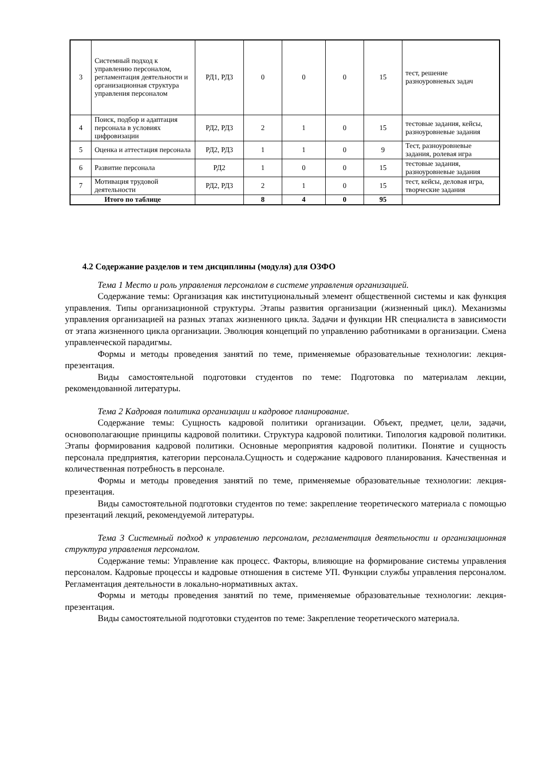| 3 | Системный подход к управлению персоналом, регламентация деятельности и организационная структура управления персоналом | РД1, РД3 | 0 | 0 | 0 | 15 | тест, решение разноуровневых задач |
| 4 | Поиск, подбор и адаптация персонала в условиях цифровизации | РД2, РД3 | 2 | 1 | 0 | 15 | тестовые задания, кейсы, разноуровневые задания |
| 5 | Оценка и аттестация персонала | РД2, РД3 | 1 | 1 | 0 | 9 | Тест, разноуровневые задания, ролевая игра |
| 6 | Развитие персонала | РД2 | 1 | 0 | 0 | 15 | тестовые задания, разноуровневые задания |
| 7 | Мотивация трудовой деятельности | РД2, РД3 | 2 | 1 | 0 | 15 | тест, кейсы, деловая игра, творческие задания |
| Итого по таблице | | | 8 | 4 | 0 | 95 | |
4.2 Содержание разделов и тем дисциплины (модуля) для ОЗФО
Тема 1 Место и роль управления персоналом в системе управления организацией.
Содержание темы: Организация как институциональный элемент общественной системы и как функция управления. Типы организационной структуры. Этапы развития организации (жизненный цикл). Механизмы управления организацией на разных этапах жизненного цикла. Задачи и функции HR специалиста в зависимости от этапа жизненного цикла организации. Эволюция концепций по управлению работниками в организации. Смена управленческой парадигмы.
Формы и методы проведения занятий по теме, применяемые образовательные технологии: лекция-презентация.
Виды самостоятельной подготовки студентов по теме: Подготовка по материалам лекции, рекомендованной литературы.
Тема 2 Кадровая политика организации и кадровое планирование.
Содержание темы: Сущность кадровой политики организации. Объект, предмет, цели, задачи, основополагающие принципы кадровой политики. Структура кадровой политики. Типология кадровой политики. Этапы формирования кадровой политики. Основные мероприятия кадровой политики. Понятие и сущность персонала предприятия, категории персонала.Сущность и содержание кадрового планирования. Качественная и количественная потребность в персонале.
Формы и методы проведения занятий по теме, применяемые образовательные технологии: лекция-презентация.
Виды самостоятельной подготовки студентов по теме: закрепление теоретического материала с помощью презентаций лекций, рекомендуемой литературы.
Тема 3 Системный подход к управлению персоналом, регламентация деятельности и организационная структура управления персоналом.
Содержание темы: Управление как процесс. Факторы, влияющие на формирование системы управления персоналом. Кадровые процессы и кадровые отношения в системе УП. Функции службы управления персоналом. Регламентация деятельности в локально-нормативных актах.
Формы и методы проведения занятий по теме, применяемые образовательные технологии: лекция-презентация.
Виды самостоятельной подготовки студентов по теме: Закрепление теоретического материала.